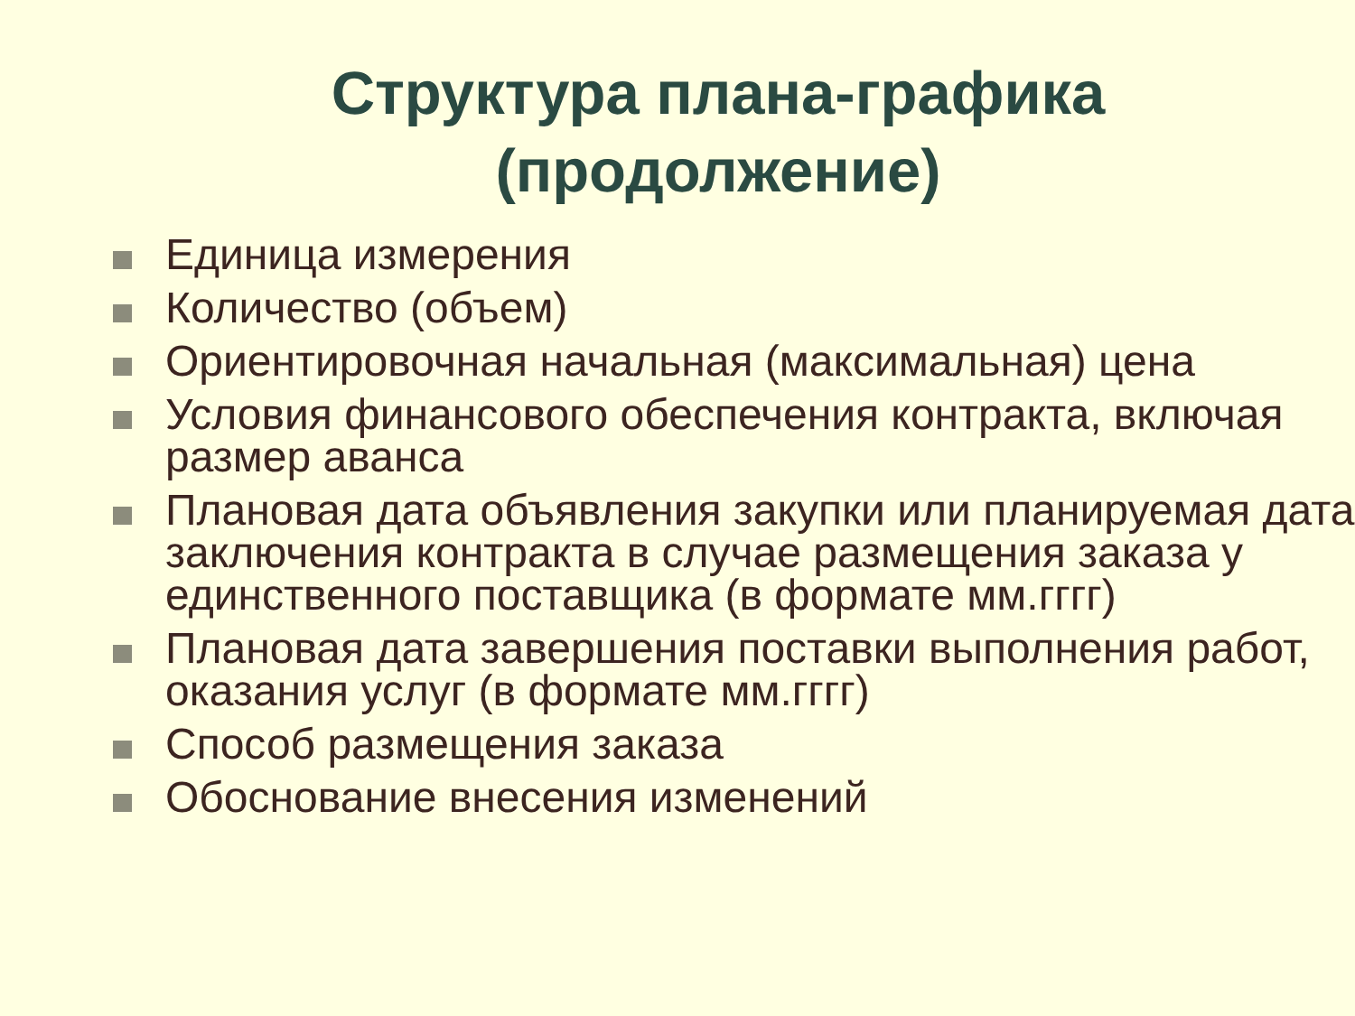Структура плана-графика
(продолжение)
Единица измерения
Количество (объем)
Ориентировочная начальная (максимальная) цена
Условия финансового обеспечения контракта, включая размер аванса
Плановая дата объявления закупки или планируемая дата заключения контракта в случае размещения заказа у единственного поставщика (в формате мм.гггг)
Плановая дата завершения поставки выполнения работ, оказания услуг (в формате мм.гггг)
Способ размещения заказа
Обоснование внесения изменений